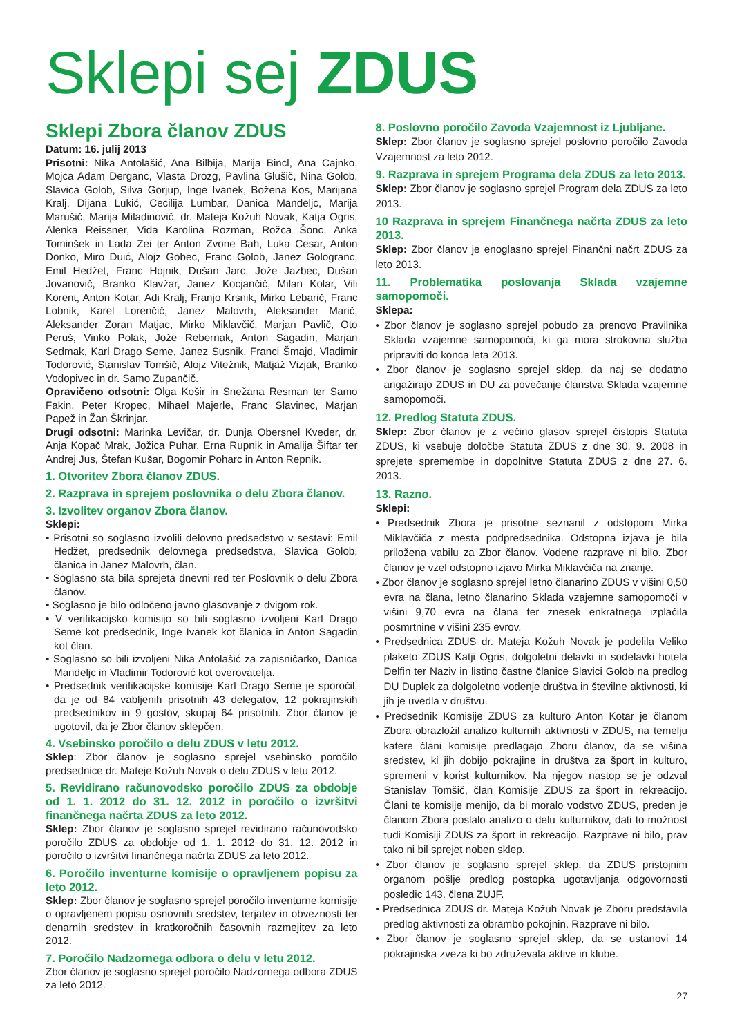Sklepi sej ZDUS
Sklepi Zbora članov ZDUS
Datum: 16. julij 2013
Prisotni: Nika Antolašić, Ana Bilbija, Marija Bincl, Ana Cajnko, Mojca Adam Derganc, Vlasta Drozg, Pavlina Glušič, Nina Golob, Slavica Golob, Silva Gorjup, Inge Ivanek, Božena Kos, Marijana Kralj, Dijana Lukić, Cecilija Lumbar, Danica Mandeljc, Marija Marušič, Marija Miladinovič, dr. Mateja Kožuh Novak, Katja Ogris, Alenka Reissner, Vida Karolina Rozman, Rožca Šonc, Anka Tominšek in Lada Zei ter Anton Zvone Bah, Luka Cesar, Anton Donko, Miro Duić, Alojz Gobec, Franc Golob, Janez Gologranc, Emil Hedžet, Franc Hojnik, Dušan Jarc, Jože Jazbec, Dušan Jovanovič, Branko Klavžar, Janez Kocjančič, Milan Kolar, Vili Korent, Anton Kotar, Adi Kralj, Franjo Krsnik, Mirko Lebarič, Franc Lobnik, Karel Lorenčič, Janez Malovrh, Aleksander Marič, Aleksander Zoran Matjac, Mirko Miklavčič, Marjan Pavlič, Oto Peruš, Vinko Polak, Jože Rebernak, Anton Sagadin, Marjan Sedmak, Karl Drago Seme, Janez Susnik, Franci Šmajd, Vladimir Todorović, Stanislav Tomšič, Alojz Vitežnik, Matjaž Vizjak, Branko Vodopivec in dr. Samo Zupančič.
Opravičeno odsotni: Olga Košir in Snežana Resman ter Samo Fakin, Peter Kropec, Mihael Majerle, Franc Slavinec, Marjan Papež in Žan Škrinjar.
Drugi odsotni: Marinka Levičar, dr. Dunja Obersnel Kveder, dr. Anja Kopač Mrak, Jožica Puhar, Erna Rupnik in Amalija Šiftar ter Andrej Jus, Štefan Kušar, Bogomir Poharc in Anton Repnik.
1. Otvoritev Zbora članov ZDUS.
2. Razprava in sprejem poslovnika o delu Zbora članov.
3. Izvolitev organov Zbora članov.
Sklepi:
• Prisotni so soglasno izvolili delovno predsedstvo v sestavi: Emil Hedžet, predsednik delovnega predsedstva, Slavica Golob, članica in Janez Malovrh, član.
• Soglasno sta bila sprejeta dnevni red ter Poslovnik o delu Zbora članov.
• Soglasno je bilo odločeno javno glasovanje z dvigom rok.
• V verifikacijsko komisijo so bili soglasno izvoljeni Karl Drago Seme kot predsednik, Inge Ivanek kot članica in Anton Sagadin kot član.
• Soglasno so bili izvoljeni Nika Antolašić za zapisničarko, Danica Mandeljc in Vladimir Todorović kot overovatelja.
• Predsednik verifikacijske komisije Karl Drago Seme je sporočil, da je od 84 vabljenih prisotnih 43 delegatov, 12 pokrajinskih predsednikov in 9 gostov, skupaj 64 prisotnih. Zbor članov je ugotovil, da je Zbor članov sklepčen.
4. Vsebinsko poročilo o delu ZDUS v letu 2012.
Sklep: Zbor članov je soglasno sprejel vsebinsko poročilo predsednice dr. Mateje Kožuh Novak o delu ZDUS v letu 2012.
5. Revidirano računovodsko poročilo ZDUS za obdobje od 1. 1. 2012 do 31. 12. 2012 in poročilo o izvršitvi finančnega načrta ZDUS za leto 2012.
Sklep: Zbor članov je soglasno sprejel revidirano računovodsko poročilo ZDUS za obdobje od 1. 1. 2012 do 31. 12. 2012 in poročilo o izvršitvi finančnega načrta ZDUS za leto 2012.
6. Poročilo inventurne komisije o opravljenem popisu za leto 2012.
Sklep: Zbor članov je soglasno sprejel poročilo inventurne komisije o opravljenem popisu osnovnih sredstev, terjatev in obveznosti ter denarnih sredstev in kratkoročnih časovnih razmejitev za leto 2012.
7. Poročilo Nadzornega odbora o delu v letu 2012.
Zbor članov je soglasno sprejel poročilo Nadzornega odbora ZDUS za leto 2012.
8. Poslovno poročilo Zavoda Vzajemnost iz Ljubljane.
Sklep: Zbor članov je soglasno sprejel poslovno poročilo Zavoda Vzajemnost za leto 2012.
9. Razprava in sprejem Programa dela ZDUS za leto 2013.
Sklep: Zbor članov je soglasno sprejel Program dela ZDUS za leto 2013.
10 Razprava in sprejem Finančnega načrta ZDUS za leto 2013.
Sklep: Zbor članov je enoglasno sprejel Finančni načrt ZDUS za leto 2013.
11. Problematika poslovanja Sklada vzajemne samopomoči.
Sklepa:
• Zbor članov je soglasno sprejel pobudo za prenovo Pravilnika Sklada vzajemne samopomoči, ki ga mora strokovna služba pripraviti do konca leta 2013.
• Zbor članov je soglasno sprejel sklep, da naj se dodatno angažirajo ZDUS in DU za povečanje članstva Sklada vzajemne samopomoči.
12. Predlog Statuta ZDUS.
Sklep: Zbor članov je z večino glasov sprejel čistopis Statuta ZDUS, ki vsebuje določbe Statuta ZDUS z dne 30. 9. 2008 in sprejete spremembe in dopolnitve Statuta ZDUS z dne 27. 6. 2013.
13. Razno.
Sklepi:
• Predsednik Zbora je prisotne seznanil z odstopom Mirka Miklavčiča z mesta podpredsednika. Odstopna izjava je bila priložena vabilu za Zbor članov. Vodene razprave ni bilo. Zbor članov je vzel odstopno izjavo Mirka Miklavčiča na znanje.
• Zbor članov je soglasno sprejel letno članarino ZDUS v višini 0,50 evra na člana, letno članarino Sklada vzajemne samopomoči v višini 9,70 evra na člana ter znesek enkratnega izplačila posmrtnine v višini 235 evrov.
• Predsednica ZDUS dr. Mateja Kožuh Novak je podelila Veliko plaketo ZDUS Katji Ogris, dolgoletni delavki in sodelavki hotela Delfin ter Naziv in listino častne članice Slavici Golob na predlog DU Duplek za dolgoletno vodenje društva in številne aktivnosti, ki jih je uvedla v društvu.
• Predsednik Komisije ZDUS za kulturo Anton Kotar je članom Zbora obrazložil analizo kulturnih aktivnosti v ZDUS, na temelju katere člani komisije predlagajo Zboru članov, da se višina sredstev, ki jih dobijo pokrajine in društva za šport in kulturo, spremeni v korist kulturnikov. Na njegov nastop se je odzval Stanislav Tomšič, član Komisije ZDUS za šport in rekreacijo. Člani te komisije menijo, da bi moralo vodstvo ZDUS, preden je članom Zbora poslalo analizo o delu kulturnikov, dati to možnost tudi Komisiji ZDUS za šport in rekreacijo. Razprave ni bilo, prav tako ni bil sprejet noben sklep.
• Zbor članov je soglasno sprejel sklep, da ZDUS pristojnim organom pošlje predlog postopka ugotavljanja odgovornosti posledic 143. člena ZUJF.
• Predsednica ZDUS dr. Mateja Kožuh Novak je Zboru predstavila predlog aktivnosti za obrambo pokojnin. Razprave ni bilo.
• Zbor članov je soglasno sprejel sklep, da se ustanovi 14 pokrajinska zveza ki bo združevala aktive in klube.
27